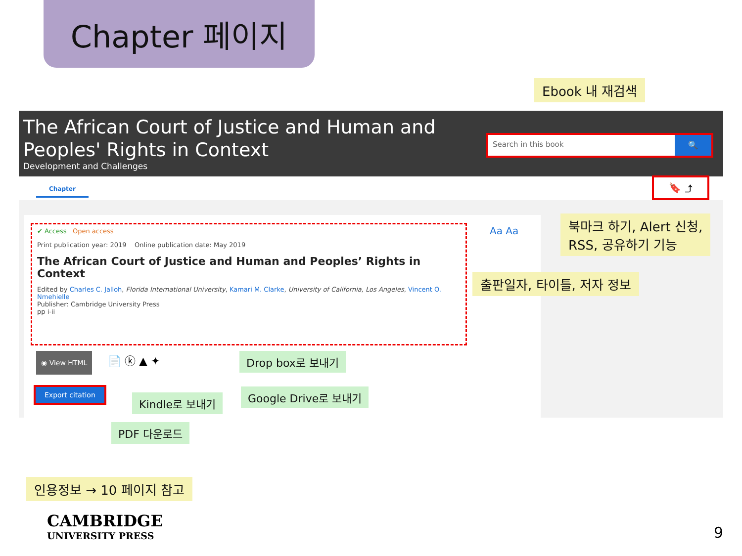Chapter 페이지
Ebook 내 재검색
The African Court of Justice and Human and Peoples' Rights in Context
Development and Challenges
Search in this book 🔍
Chapter
🔖 ⤴
북마크 하기, Alert 신청,
RSS, 공유하기 기능
Aa Aa
✔ Access Open access
Print publication year: 2019 Online publication date: May 2019
The African Court of Justice and Human and Peoples’ Rights in Context
Edited by Charles C. Jalloh, Florida International University, Kamari M. Clarke, University of California, Los Angeles, Vincent O. Nmehielle
Publisher: Cambridge University Press
pp i-ii
출판일자, 타이틀, 저자 정보
◉ View HTML 📄 ⓚ ▲ ✦ Drop box로 보내기
Google Drive로 보내기
Kindle로 보내기
PDF 다운로드
Export citation
인용정보 → 10 페이지 참고
CAMBRIDGE
UNIVERSITY PRESS
9